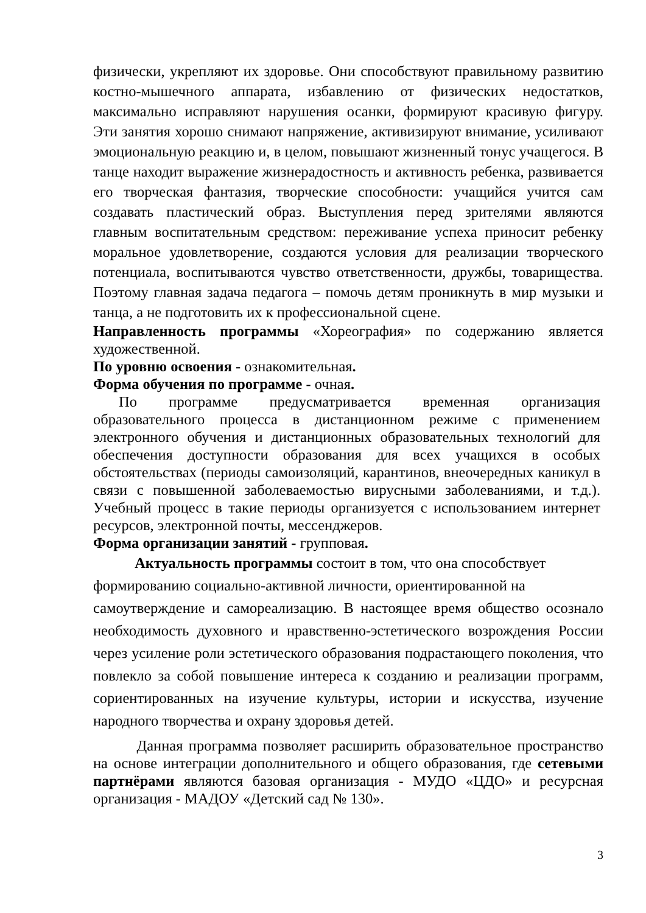физически, укрепляют их здоровье. Они способствуют правильному развитию костно-мышечного аппарата, избавлению от физических недостатков, максимально исправляют нарушения осанки, формируют красивую фигуру. Эти занятия хорошо снимают напряжение, активизируют внимание, усиливают эмоциональную реакцию и, в целом, повышают жизненный тонус учащегося. В танце находит выражение жизнерадостность и активность ребенка, развивается его творческая фантазия, творческие способности: учащийся учится сам создавать пластический образ. Выступления перед зрителями являются главным воспитательным средством: переживание успеха приносит ребенку моральное удовлетворение, создаются условия для реализации творческого потенциала, воспитываются чувство ответственности, дружбы, товарищества. Поэтому главная задача педагога – помочь детям проникнуть в мир музыки и танца, а не подготовить их к профессиональной сцене.
Направленность программы «Хореография» по содержанию является художественной.
По уровню освоения - ознакомительная.
Форма обучения по программе - очная.
По программе предусматривается временная организация образовательного процесса в дистанционном режиме с применением электронного обучения и дистанционных образовательных технологий для обеспечения доступности образования для всех учащихся в особых обстоятельствах (периоды самоизоляций, карантинов, внеочередных каникул в связи с повышенной заболеваемостью вирусными заболеваниями, и т.д.). Учебный процесс в такие периоды организуется с использованием интернет ресурсов, электронной почты, мессенджеров.
Форма организации занятий - групповая.
Актуальность программы состоит в том, что она способствует
формированию социально-активной личности, ориентированной на
самоутверждение и самореализацию. В настоящее время общество осознало необходимость духовного и нравственно-эстетического возрождения России через усиление роли эстетического образования подрастающего поколения, что повлекло за собой повышение интереса к созданию и реализации программ, сориентированных на изучение культуры, истории и искусства, изучение народного творчества и охрану здоровья детей.
Данная программа позволяет расширить образовательное пространство на основе интеграции дополнительного и общего образования, где сетевыми партнёрами являются базовая организация - МУДО «ЦДО» и ресурсная организация - МАДОУ «Детский сад № 130».
3